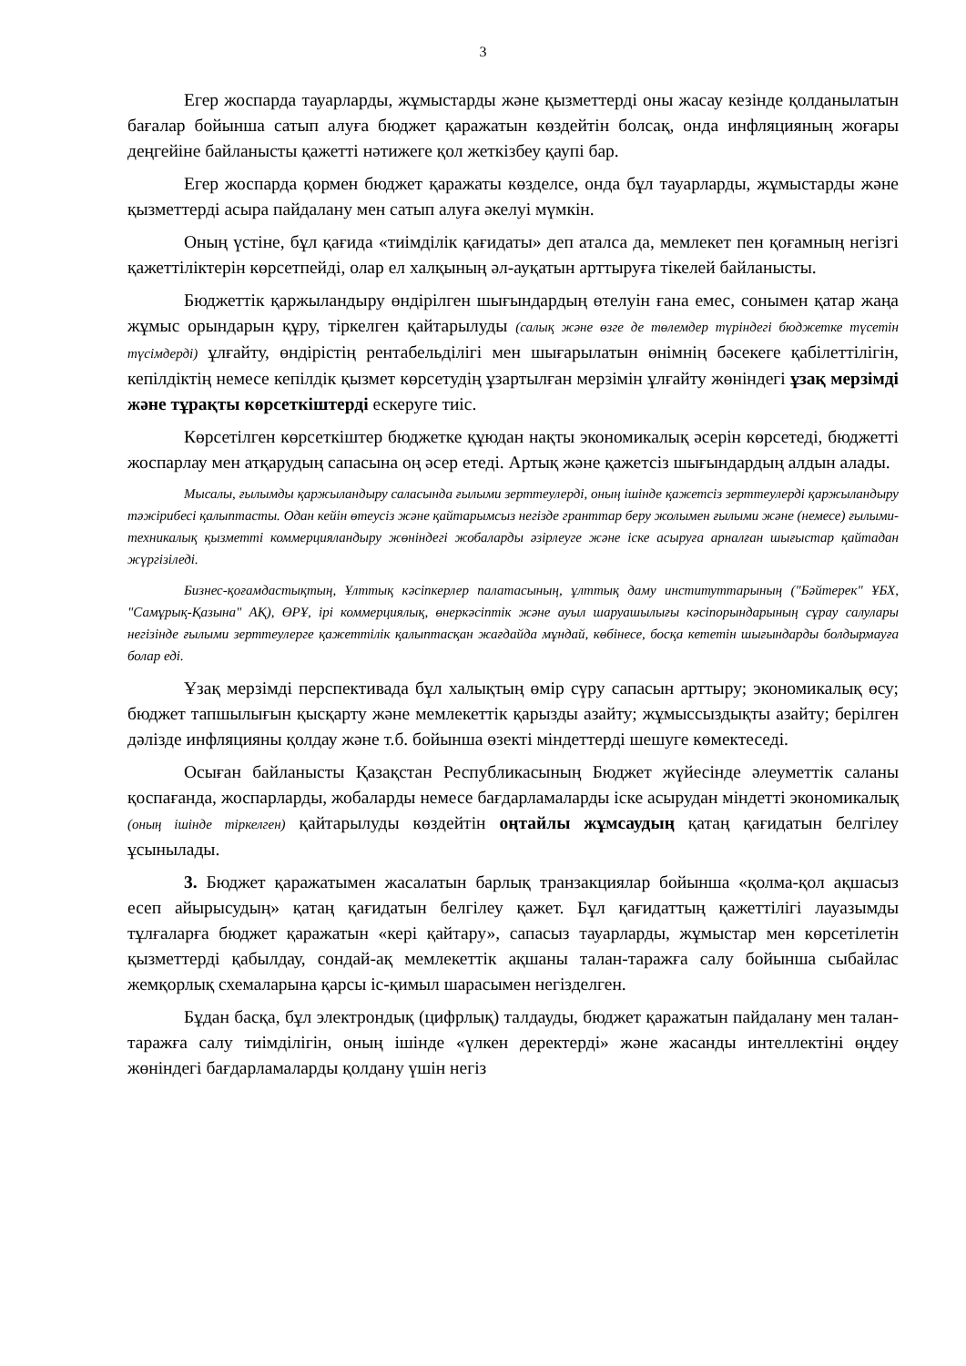3
Егер жоспарда тауарларды, жұмыстарды және қызметтерді оны жасау кезінде қолданылатын бағалар бойынша сатып алуға бюджет қаражатын көздейтін болсақ, онда инфляцияның жоғары деңгейіне байланысты қажетті нәтижеге қол жеткізбеу қаупі бар.
Егер жоспарда қормен бюджет қаражаты көзделсе, онда бұл тауарларды, жұмыстарды және қызметтерді асыра пайдалану мен сатып алуға әкелуі мүмкін.
Оның үстіне, бұл қағида «тиімділік қағидаты» деп аталса да, мемлекет пен қоғамның негізгі қажеттіліктерін көрсетпейді, олар ел халқының әл-ауқатын арттыруға тікелей байланысты.
Бюджеттік қаржыландыру өндірілген шығындардың өтелуін ғана емес, сонымен қатар жаңа жұмыс орындарын құру, тіркелген қайтарылуды (салық және өзге де төлемдер түріндегі бюджетке түсетін түсімдерді) ұлғайту, өндірістің рентабельділігі мен шығарылатын өнімнің бәсекеге қабілеттілігін, кепілдіктің немесе кепілдік қызмет көрсетудің ұзартылған мерзімін ұлғайту жөніндегі ұзақ мерзімді және тұрақты көрсеткіштерді ескеруге тиіс.
Көрсетілген көрсеткіштер бюджетке құюдан нақты экономикалық әсерін көрсетеді, бюджетті жоспарлау мен атқарудың сапасына оң әсер етеді. Артық және қажетсіз шығындардың алдын алады.
Мысалы, ғылымды қаржыландыру саласында ғылыми зерттеулерді, оның ішінде қажетсіз зерттеулерді қаржыландыру тәжірибесі қалыптасты. Одан кейін өтеусіз және қайтарымсыз негізде гранттар беру жолымен ғылыми және (немесе) ғылыми-техникалық қызметті коммерцияландыру жөніндегі жобаларды әзірлеуге және іске асыруға арналған шығыстар қайтадан жүргізіледі.
Бизнес-қоғамдастықтың, Ұлттық кәсіпкерлер палатасының, ұлттық даму институттарының ("Бәйтерек" ҰБХ, "Самұрық-Қазына" АҚ), ӨРҰ, ірі коммерциялық, өнеркәсіптік және ауыл шаруашылығы кәсіпорындарының сұрау салулары негізінде ғылыми зерттеулерге қажеттілік қалыптасқан жағдайда мұндай, көбінесе, босқа кететін шығындарды болдырмауға болар еді.
Ұзақ мерзімді перспективада бұл халықтың өмір сүру сапасын арттыру; экономикалық өсу; бюджет тапшылығын қысқарту және мемлекеттік қарызды азайту; жұмыссыздықты азайту; берілген дәлізде инфляцияны қолдау және т.б. бойынша өзекті міндеттерді шешуге көмектеседі.
Осыған байланысты Қазақстан Республикасының Бюджет жүйесінде әлеуметтік саланы қоспағанда, жоспарларды, жобаларды немесе бағдарламаларды іске асырудан міндетті экономикалық (оның ішінде тіркелген) қайтарылуды көздейтін оңтайлы жұмсаудың қатаң қағидатын белгілеу ұсынылады.
3. Бюджет қаражатымен жасалатын барлық транзакциялар бойынша «қолма-қол ақшасыз есеп айырысудың» қатаң қағидатын белгілеу қажет. Бұл қағидаттың қажеттілігі лауазымды тұлғаларға бюджет қаражатын «кері қайтару», сапасыз тауарларды, жұмыстар мен көрсетілетін қызметтерді қабылдау, сондай-ақ мемлекеттік ақшаны талан-таражға салу бойынша сыбайлас жемқорлық схемаларына қарсы іс-қимыл шарасымен негізделген.
Бұдан басқа, бұл электрондық (цифрлық) талдауды, бюджет қаражатын пайдалану мен талан-таражға салу тиімділігін, оның ішінде «үлкен деректерді» және жасанды интеллектіні өңдеу жөніндегі бағдарламаларды қолдану үшін негіз